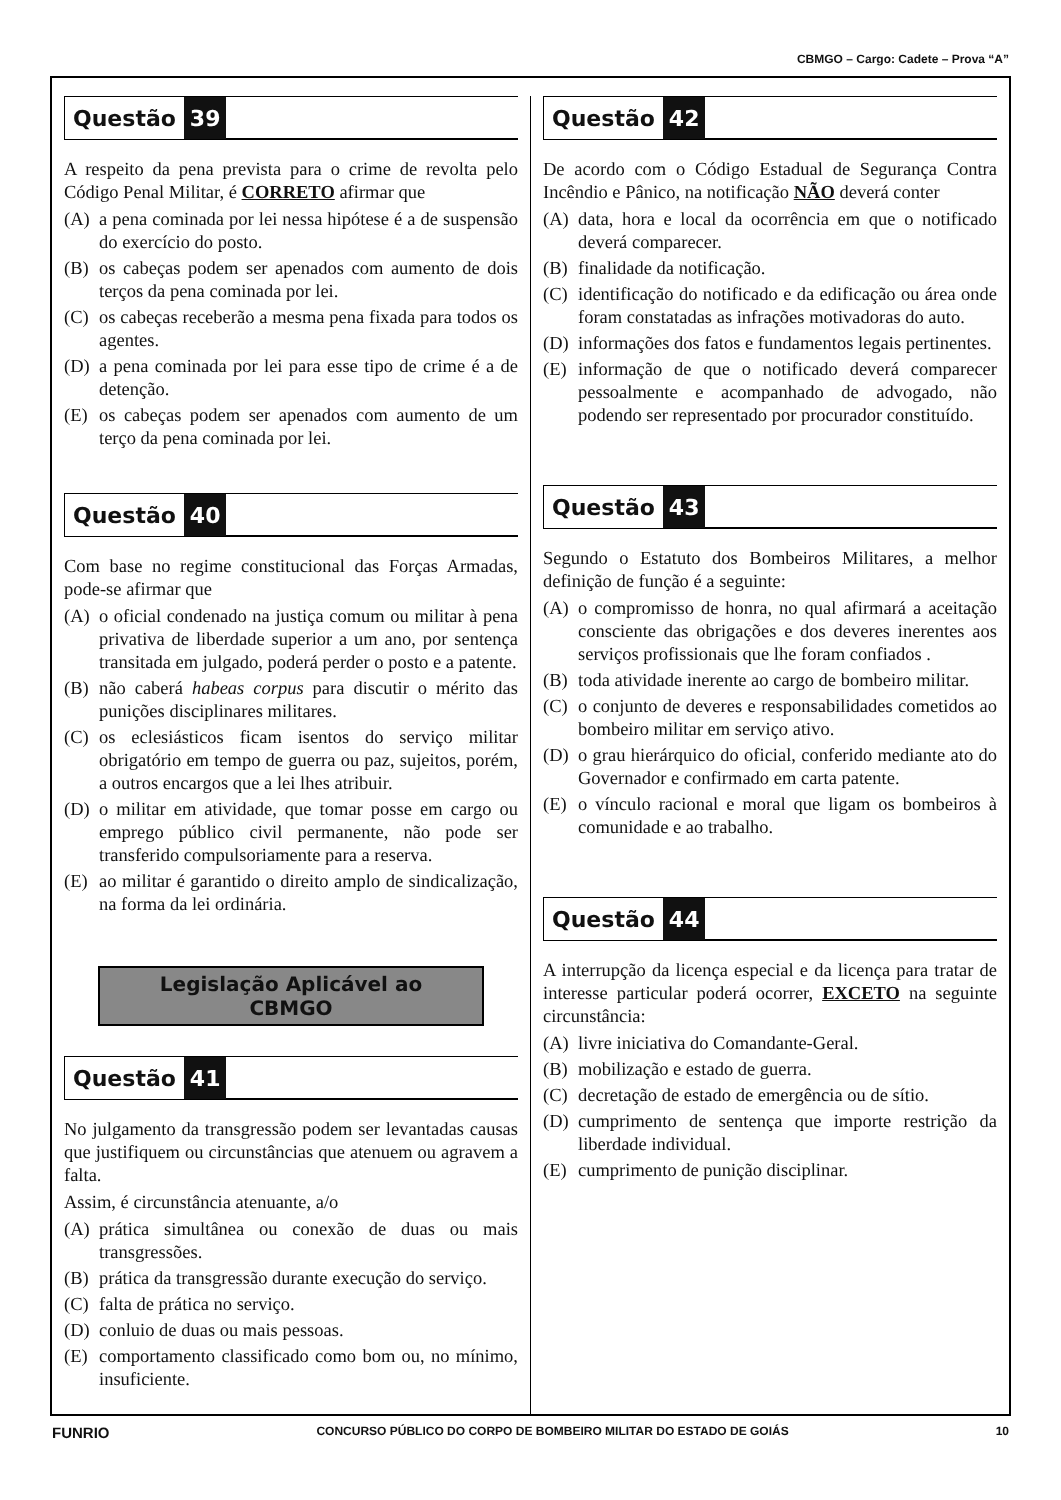CBMGO – Cargo: Cadete – Prova “A”
Questão 39
A respeito da pena prevista para o crime de revolta pelo Código Penal Militar, é CORRETO afirmar que
(A) a pena cominada por lei nessa hipótese é a de suspensão do exercício do posto.
(B) os cabeças podem ser apenados com aumento de dois terços da pena cominada por lei.
(C) os cabeças receberão a mesma pena fixada para todos os agentes.
(D) a pena cominada por lei para esse tipo de crime é a de detenção.
(E) os cabeças podem ser apenados com aumento de um terço da pena cominada por lei.
Questão 40
Com base no regime constitucional das Forças Armadas, pode-se afirmar que
(A) o oficial condenado na justiça comum ou militar à pena privativa de liberdade superior a um ano, por sentença transitada em julgado, poderá perder o posto e a patente.
(B) não caberá habeas corpus para discutir o mérito das punições disciplinares militares.
(C) os eclesiásticos ficam isentos do serviço militar obrigatório em tempo de guerra ou paz, sujeitos, porém, a outros encargos que a lei lhes atribuir.
(D) o militar em atividade, que tomar posse em cargo ou emprego público civil permanente, não pode ser transferido compulsoriamente para a reserva.
(E) ao militar é garantido o direito amplo de sindicalização, na forma da lei ordinária.
Legislação Aplicável ao CBMGO
Questão 41
No julgamento da transgressão podem ser levantadas causas que justifiquem ou circunstâncias que atenuem ou agravem a falta.
Assim, é circunstância atenuante, a/o
(A) prática simultânea ou conexão de duas ou mais transgressões.
(B) prática da transgressão durante execução do serviço.
(C) falta de prática no serviço.
(D) conluio de duas ou mais pessoas.
(E) comportamento classificado como bom ou, no mínimo, insuficiente.
Questão 42
De acordo com o Código Estadual de Segurança Contra Incêndio e Pânico, na notificação NÃO deverá conter
(A) data, hora e local da ocorrência em que o notificado deverá comparecer.
(B) finalidade da notificação.
(C) identificação do notificado e da edificação ou área onde foram constatadas as infrações motivadoras do auto.
(D) informações dos fatos e fundamentos legais pertinentes.
(E) informação de que o notificado deverá comparecer pessoalmente e acompanhado de advogado, não podendo ser representado por procurador constituído.
Questão 43
Segundo o Estatuto dos Bombeiros Militares, a melhor definição de função é a seguinte:
(A) o compromisso de honra, no qual afirmará a aceitação consciente das obrigações e dos deveres inerentes aos serviços profissionais que lhe foram confiados .
(B) toda atividade inerente ao cargo de bombeiro militar.
(C) o conjunto de deveres e responsabilidades cometidos ao bombeiro militar em serviço ativo.
(D) o grau hierárquico do oficial, conferido mediante ato do Governador e confirmado em carta patente.
(E) o vínculo racional e moral que ligam os bombeiros à comunidade e ao trabalho.
Questão 44
A interrupção da licença especial e da licença para tratar de interesse particular poderá ocorrer, EXCETO na seguinte circunstância:
(A) livre iniciativa do Comandante-Geral.
(B) mobilização e estado de guerra.
(C) decretação de estado de emergência ou de sítio.
(D) cumprimento de sentença que importe restrição da liberdade individual.
(E) cumprimento de punição disciplinar.
FUNRIO CONCURSO PÚBLICO DO CORPO DE BOMBEIRO MILITAR DO ESTADO DE GOIÁS 10